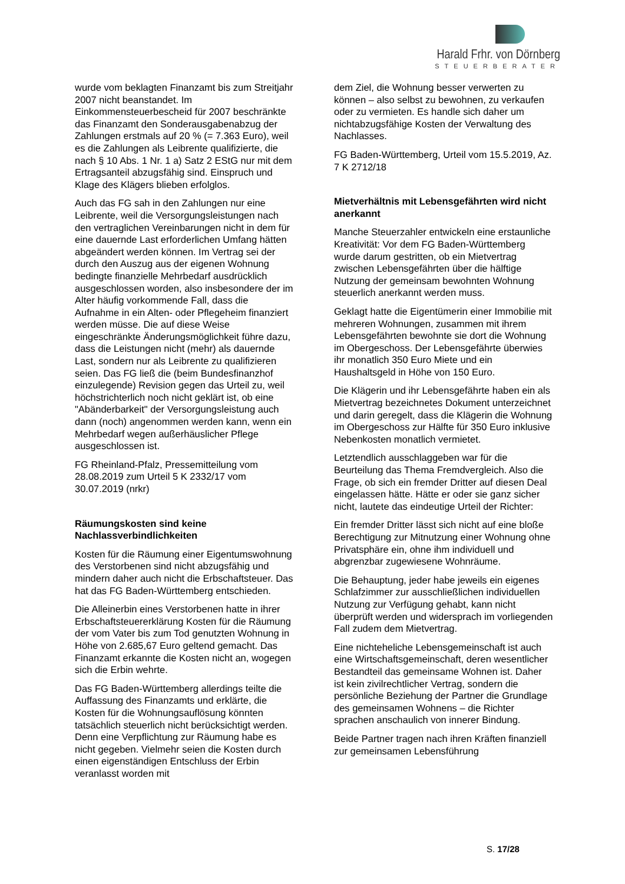Harald Frhr. von Dörnberg
STEUERBERATER
wurde vom beklagten Finanzamt bis zum Streitjahr 2007 nicht beanstandet. Im Einkommensteuerbescheid für 2007 beschränkte das Finanzamt den Sonderausgabenabzug der Zahlungen erstmals auf 20 % (= 7.363 Euro), weil es die Zahlungen als Leibrente qualifizierte, die nach § 10 Abs. 1 Nr. 1 a) Satz 2 EStG nur mit dem Ertragsanteil abzugsfähig sind. Einspruch und Klage des Klägers blieben erfolglos.
Auch das FG sah in den Zahlungen nur eine Leibrente, weil die Versorgungsleistungen nach den vertraglichen Vereinbarungen nicht in dem für eine dauernde Last erforderlichen Umfang hätten abgeändert werden können. Im Vertrag sei der durch den Auszug aus der eigenen Wohnung bedingte finanzielle Mehrbedarf ausdrücklich ausgeschlossen worden, also insbesondere der im Alter häufig vorkommende Fall, dass die Aufnahme in ein Alten- oder Pflegeheim finanziert werden müsse. Die auf diese Weise eingeschränkte Änderungsmöglichkeit führe dazu, dass die Leistungen nicht (mehr) als dauernde Last, sondern nur als Leibrente zu qualifizieren seien. Das FG ließ die (beim Bundesfinanzhof einzulegende) Revision gegen das Urteil zu, weil höchstrichterlich noch nicht geklärt ist, ob eine "Abänderbarkeit" der Versorgungsleistung auch dann (noch) angenommen werden kann, wenn ein Mehrbedarf wegen außerhäuslicher Pflege ausgeschlossen ist.
FG Rheinland-Pfalz, Pressemitteilung vom 28.08.2019 zum Urteil 5 K 2332/17 vom 30.07.2019 (nrkr)
Räumungskosten sind keine Nachlassverbindlichkeiten
Kosten für die Räumung einer Eigentumswohnung des Verstorbenen sind nicht abzugsfähig und mindern daher auch nicht die Erbschaftsteuer. Das hat das FG Baden-Württemberg entschieden.
Die Alleinerbin eines Verstorbenen hatte in ihrer Erbschaftsteuererklärung Kosten für die Räumung der vom Vater bis zum Tod genutzten Wohnung in Höhe von 2.685,67 Euro geltend gemacht. Das Finanzamt erkannte die Kosten nicht an, wogegen sich die Erbin wehrte.
Das FG Baden-Württemberg allerdings teilte die Auffassung des Finanzamts und erklärte, die Kosten für die Wohnungsauflösung könnten tatsächlich steuerlich nicht berücksichtigt werden. Denn eine Verpflichtung zur Räumung habe es nicht gegeben. Vielmehr seien die Kosten durch einen eigenständigen Entschluss der Erbin veranlasst worden mit
dem Ziel, die Wohnung besser verwerten zu können – also selbst zu bewohnen, zu verkaufen oder zu vermieten. Es handle sich daher um nichtabzugsfähige Kosten der Verwaltung des Nachlasses.
FG Baden-Württemberg, Urteil vom 15.5.2019, Az. 7 K 2712/18
Mietverhältnis mit Lebensgefährten wird nicht anerkannt
Manche Steuerzahler entwickeln eine erstaunliche Kreativität: Vor dem FG Baden-Württemberg wurde darum gestritten, ob ein Mietvertrag zwischen Lebensgefährten über die hälftige Nutzung der gemeinsam bewohnten Wohnung steuerlich anerkannt werden muss.
Geklagt hatte die Eigentümerin einer Immobilie mit mehreren Wohnungen, zusammen mit ihrem Lebensgefährten bewohnte sie dort die Wohnung im Obergeschoss. Der Lebensgefährte überwies ihr monatlich 350 Euro Miete und ein Haushaltsgeld in Höhe von 150 Euro.
Die Klägerin und ihr Lebensgefährte haben ein als Mietvertrag bezeichnetes Dokument unterzeichnet und darin geregelt, dass die Klägerin die Wohnung im Obergeschoss zur Hälfte für 350 Euro inklusive Nebenkosten monatlich vermietet.
Letztendlich ausschlaggeben war für die Beurteilung das Thema Fremdvergleich. Also die Frage, ob sich ein fremder Dritter auf diesen Deal eingelassen hätte. Hätte er oder sie ganz sicher nicht, lautete das eindeutige Urteil der Richter:
Ein fremder Dritter lässt sich nicht auf eine bloße Berechtigung zur Mitnutzung einer Wohnung ohne Privatsphäre ein, ohne ihm individuell und abgrenzbar zugewiesene Wohnräume.
Die Behauptung, jeder habe jeweils ein eigenes Schlafzimmer zur ausschließlichen individuellen Nutzung zur Verfügung gehabt, kann nicht überprüft werden und widersprach im vorliegenden Fall zudem dem Mietvertrag.
Eine nichteheliche Lebensgemeinschaft ist auch eine Wirtschaftsgemeinschaft, deren wesentlicher Bestandteil das gemeinsame Wohnen ist. Daher ist kein zivilrechtlicher Vertrag, sondern die persönliche Beziehung der Partner die Grundlage des gemeinsamen Wohnens – die Richter sprachen anschaulich von innerer Bindung.
Beide Partner tragen nach ihren Kräften finanziell zur gemeinsamen Lebensführung
S. 17/28